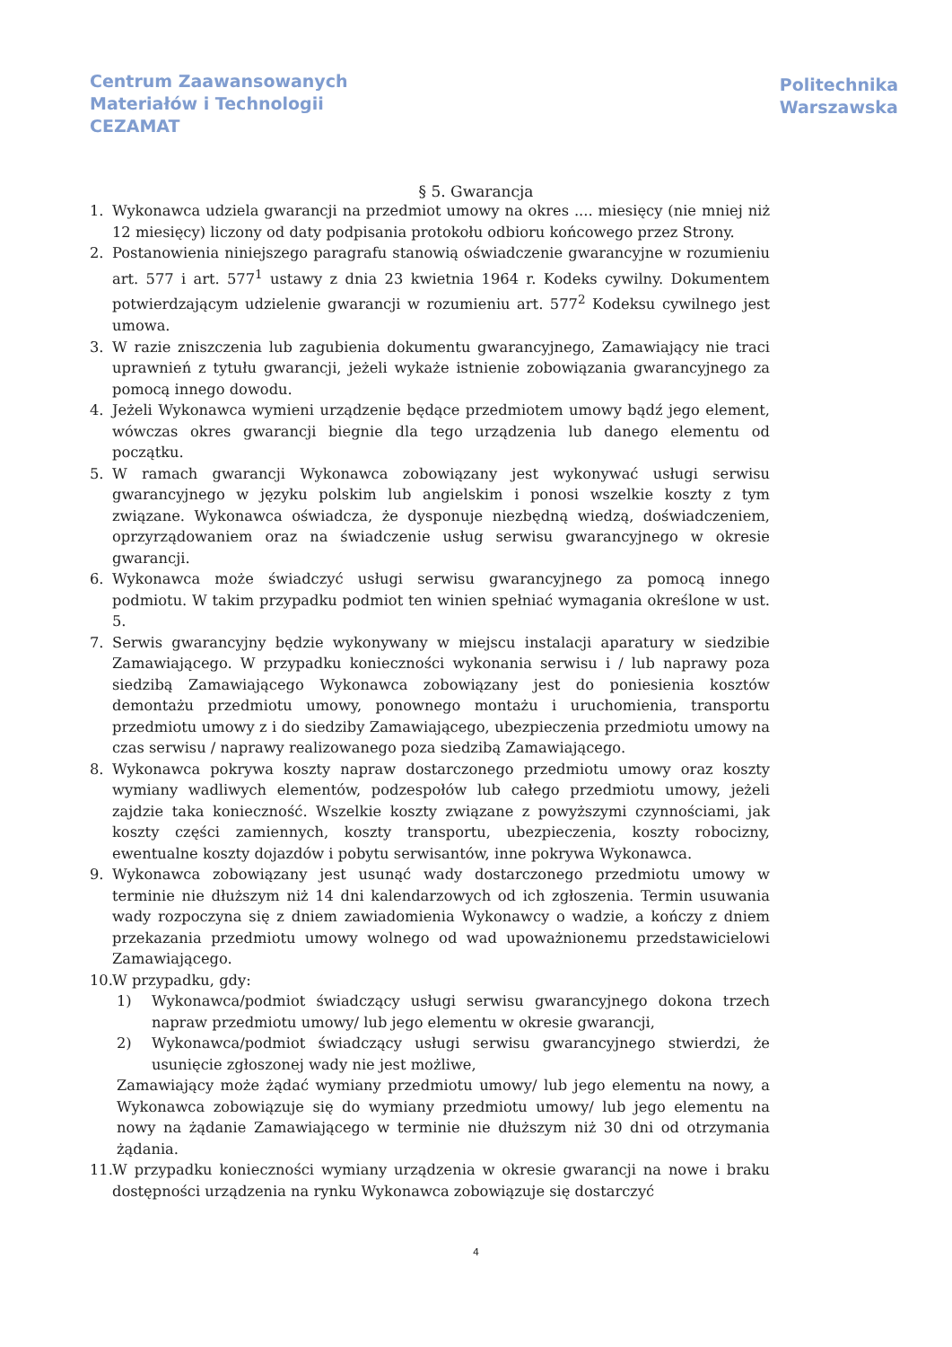Centrum Zaawansowanych
Materiałów i Technologii
CEZAMAT
Politechnika
Warszawska
§ 5. Gwarancja
1. Wykonawca udziela gwarancji na przedmiot umowy na okres .... miesięcy (nie mniej niż 12 miesięcy) liczony od daty podpisania protokołu odbioru końcowego przez Strony.
2. Postanowienia niniejszego paragrafu stanowią oświadczenie gwarancyjne w rozumieniu art. 577 i art. 577<sup>1</sup> ustawy z dnia 23 kwietnia 1964 r. Kodeks cywilny. Dokumentem potwierdzającym udzielenie gwarancji w rozumieniu art. 577<sup>2</sup> Kodeksu cywilnego jest umowa.
3. W razie zniszczenia lub zagubienia dokumentu gwarancyjnego, Zamawiający nie traci uprawnień z tytułu gwarancji, jeżeli wykaże istnienie zobowiązania gwarancyjnego za pomocą innego dowodu.
4. Jeżeli Wykonawca wymieni urządzenie będące przedmiotem umowy bądź jego element, wówczas okres gwarancji biegnie dla tego urządzenia lub danego elementu od początku.
5. W ramach gwarancji Wykonawca zobowiązany jest wykonywać usługi serwisu gwarancyjnego w języku polskim lub angielskim i ponosi wszelkie koszty z tym związane. Wykonawca oświadcza, że dysponuje niezbędną wiedzą, doświadczeniem, oprzyrządowaniem oraz na świadczenie usług serwisu gwarancyjnego w okresie gwarancji.
6. Wykonawca może świadczyć usługi serwisu gwarancyjnego za pomocą innego podmiotu. W takim przypadku podmiot ten winien spełniać wymagania określone w ust. 5.
7. Serwis gwarancyjny będzie wykonywany w miejscu instalacji aparatury w siedzibie Zamawiającego. W przypadku konieczności wykonania serwisu i / lub naprawy poza siedzibą Zamawiającego Wykonawca zobowiązany jest do poniesienia kosztów demontażu przedmiotu umowy, ponownego montażu i uruchomienia, transportu przedmiotu umowy z i do siedziby Zamawiającego, ubezpieczenia przedmiotu umowy na czas serwisu / naprawy realizowanego poza siedzibą Zamawiającego.
8. Wykonawca pokrywa koszty napraw dostarczonego przedmiotu umowy oraz koszty wymiany wadliwych elementów, podzespołów lub całego przedmiotu umowy, jeżeli zajdzie taka konieczność. Wszelkie koszty związane z powyższymi czynnościami, jak koszty części zamiennych, koszty transportu, ubezpieczenia, koszty robocizny, ewentualne koszty dojazdów i pobytu serwisantów, inne pokrywa Wykonawca.
9. Wykonawca zobowiązany jest usunąć wady dostarczonego przedmiotu umowy w terminie nie dłuższym niż 14 dni kalendarzowych od ich zgłoszenia. Termin usuwania wady rozpoczyna się z dniem zawiadomienia Wykonawcy o wadzie, a kończy z dniem przekazania przedmiotu umowy wolnego od wad upoważnionemu przedstawicielowi Zamawiającego.
10. W przypadku, gdy:
1) Wykonawca/podmiot świadczący usługi serwisu gwarancyjnego dokona trzech napraw przedmiotu umowy/ lub jego elementu w okresie gwarancji,
2) Wykonawca/podmiot świadczący usługi serwisu gwarancyjnego stwierdzi, że usunięcie zgłoszonej wady nie jest możliwe,
Zamawiający może żądać wymiany przedmiotu umowy/ lub jego elementu na nowy, a Wykonawca zobowiązuje się do wymiany przedmiotu umowy/ lub jego elementu na nowy na żądanie Zamawiającego w terminie nie dłuższym niż 30 dni od otrzymania żądania.
11. W przypadku konieczności wymiany urządzenia w okresie gwarancji na nowe i braku dostępności urządzenia na rynku Wykonawca zobowiązuje się dostarczyć
4